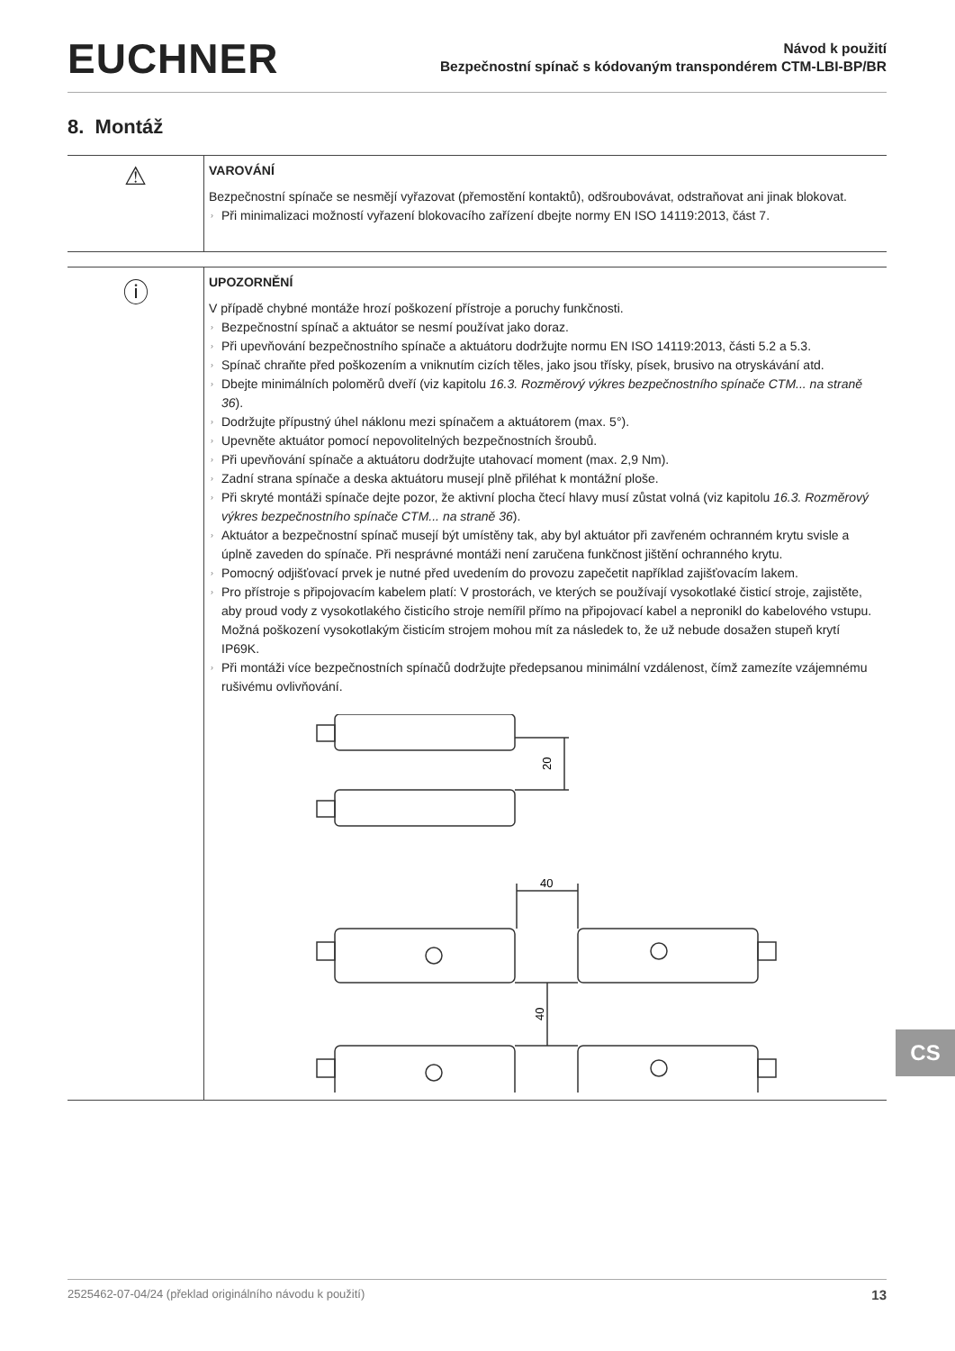EUCHNER
Návod k použití
Bezpečnostní spínač s kódovaným transpondérem CTM-LBI-BP/BR
8. Montáž
⚠
VAROVÁNÍ
Bezpečnostní spínače se nesmějí vyřazovat (přemostění kontaktů), odšroubovávat, odstraňovat ani jinak blokovat.
› Při minimalizaci možností vyřazení blokovacího zařízení dbejte normy EN ISO 14119:2013, část 7.
ⓘ
UPOZORNĚNÍ
V případě chybné montáže hrozí poškození přístroje a poruchy funkčnosti.
› Bezpečnostní spínač a aktuátor se nesmí používat jako doraz.
› Při upevňování bezpečnostního spínače a aktuátoru dodržujte normu EN ISO 14119:2013, části 5.2 a 5.3.
› Spínač chraňte před poškozením a vniknutím cizích těles, jako jsou třísky, písek, brusivo na otryskávání atd.
› Dbejte minimálních poloměrů dveří (viz kapitolu 16.3. Rozměrový výkres bezpečnostního spínače CTM... na straně 36).
› Dodržujte přípustný úhel náklonu mezi spínačem a aktuátorem (max. 5°).
› Upevněte aktuátor pomocí nepovolitelných bezpečnostních šroubů.
› Při upevňování spínače a aktuátoru dodržujte utahovací moment (max. 2,9 Nm).
› Zadní strana spínače a deska aktuátoru musejí plně přiléhat k montážní ploše.
› Při skryté montáži spínače dejte pozor, že aktivní plocha čtecí hlavy musí zůstat volná (viz kapitolu 16.3. Rozměrový výkres bezpečnostního spínače CTM... na straně 36).
› Aktuátor a bezpečnostní spínač musejí být umístěny tak, aby byl aktuátor při zavřeném ochranném krytu svisle a úplně zaveden do spínače. Při nesprávné montáži není zaručena funkčnost jištění ochranného krytu.
› Pomocný odjišťovací prvek je nutné před uvedením do provozu zapečetit například zajišťovacím lakem.
› Pro přístroje s připojovacím kabelem platí: V prostorách, ve kterých se používají vysokotlaké čisticí stroje, zajistěte, aby proud vody z vysokotlakého čisticího stroje nemířil přímo na připojovací kabel a nepronikl do kabelového vstupu. Možná poškození vysokotlakým čisticím strojem mohou mít za následek to, že už nebude dosažen stupeň krytí IP69K.
› Při montáži více bezpečnostních spínačů dodržujte předepsanou minimální vzdálenost, čímž zamezíte vzájemnému rušivému ovlivňování.
20
40
40
CS
2525462-07-04/24 (překlad originálního návodu k použití) 13